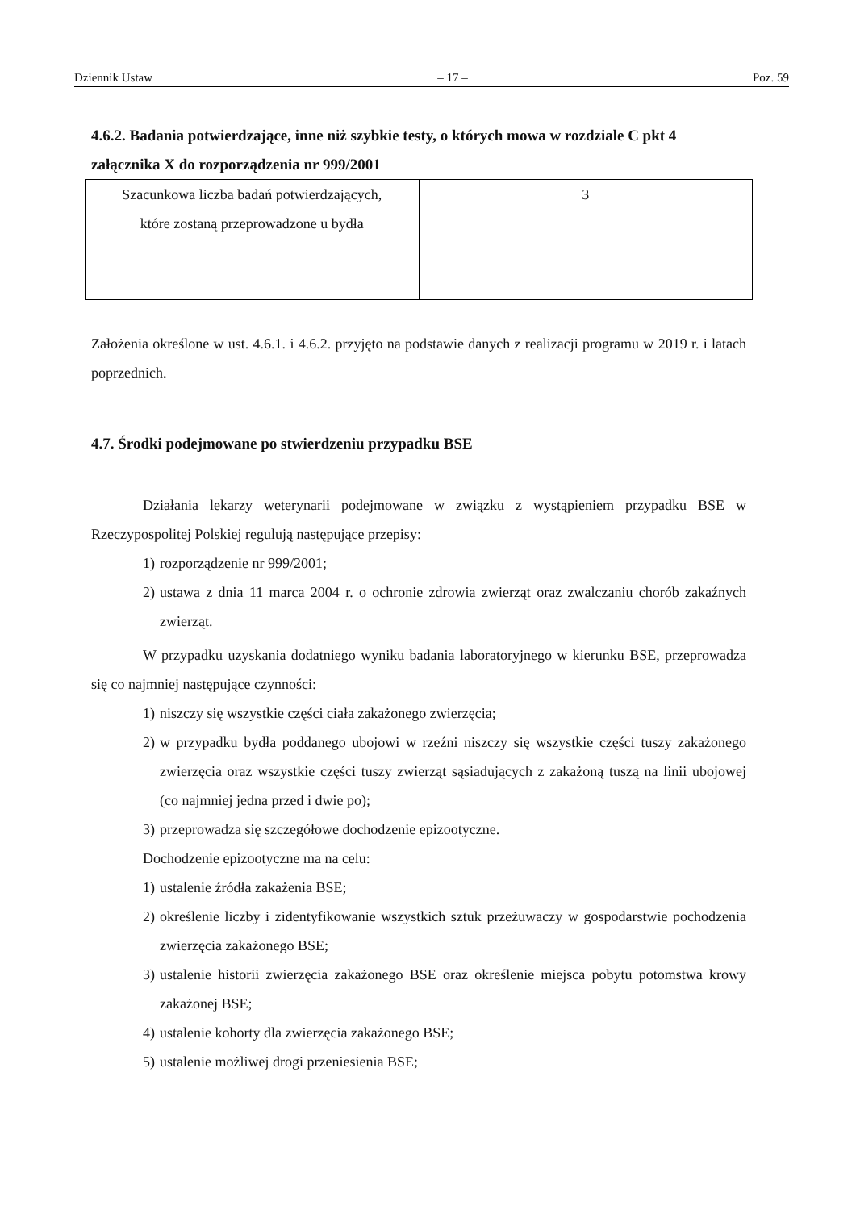Dziennik Ustaw – 17 – Poz. 59
4.6.2. Badania potwierdzające, inne niż szybkie testy, o których mowa w rozdziale C pkt 4 załącznika X do rozporządzenia nr 999/2001
| Szacunkowa liczba badań potwierdzających, które zostaną przeprowadzone u bydła | 3 |
Założenia określone w ust. 4.6.1. i 4.6.2. przyjęto na podstawie danych z realizacji programu w 2019 r. i latach poprzednich.
4.7. Środki podejmowane po stwierdzeniu przypadku BSE
Działania lekarzy weterynarii podejmowane w związku z wystąpieniem przypadku BSE w Rzeczypospolitej Polskiej regulują następujące przepisy:
1) rozporządzenie nr 999/2001;
2) ustawa z dnia 11 marca 2004 r. o ochronie zdrowia zwierząt oraz zwalczaniu chorób zakaźnych zwierząt.
W przypadku uzyskania dodatniego wyniku badania laboratoryjnego w kierunku BSE, przeprowadza się co najmniej następujące czynności:
1) niszczy się wszystkie części ciała zakażonego zwierzęcia;
2) w przypadku bydła poddanego ubojowi w rzeźni niszczy się wszystkie części tuszy zakażonego zwierzęcia oraz wszystkie części tuszy zwierząt sąsiadujących z zakażoną tuszą na linii ubojowej (co najmniej jedna przed i dwie po);
3) przeprowadza się szczegółowe dochodzenie epizootyczne.
Dochodzenie epizootyczne ma na celu:
1) ustalenie źródła zakażenia BSE;
2) określenie liczby i zidentyfikowanie wszystkich sztuk przeżuwaczy w gospodarstwie pochodzenia zwierzęcia zakażonego BSE;
3) ustalenie historii zwierzęcia zakażonego BSE oraz określenie miejsca pobytu potomstwa krowy zakażonej BSE;
4) ustalenie kohorty dla zwierzęcia zakażonego BSE;
5) ustalenie możliwej drogi przeniesienia BSE;